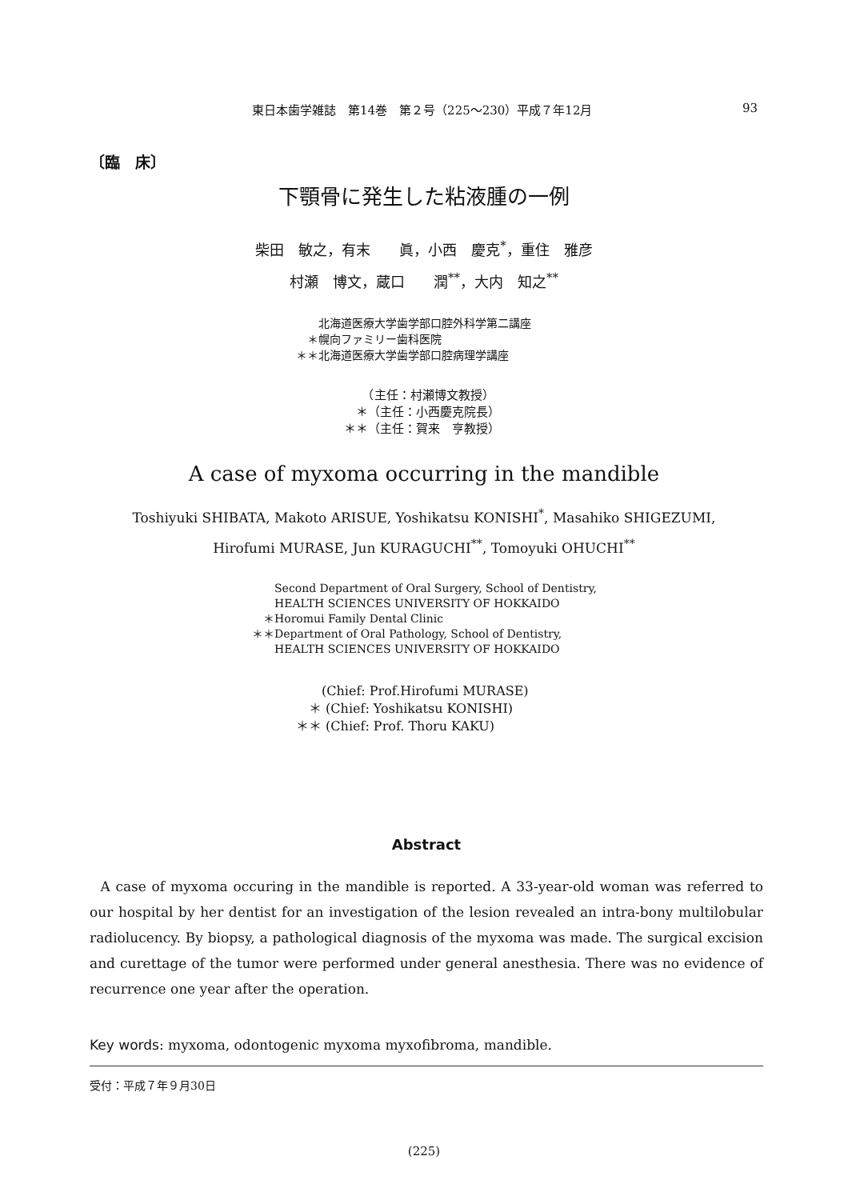東日本歯学雑誌　第14巻　第２号（225〜230）平成７年12月 93
〔臨　床〕
下顎骨に発生した粘液腫の一例
柴田　敏之，有末　　眞，小西　慶克<sup>*</sup>，重住　雅彦
村瀬　博文，蔵口　　潤<sup>**</sup>，大内　知之<sup>**</sup>
　　北海道医療大学歯学部口腔外科学第二講座
　＊幌向ファミリー歯科医院
＊＊北海道医療大学歯学部口腔病理学講座
　　（主任：村瀬博文教授）
　＊（主任：小西慶克院長）
＊＊（主任：賀来　亨教授）
A case of myxoma occurring in the mandible
Toshiyuki SHIBATA, Makoto ARISUE, Yoshikatsu KONISHI<sup>*</sup>, Masahiko SHIGEZUMI,
Hirofumi MURASE, Jun KURAGUCHI<sup>**</sup>, Tomoyuki OHUCHI<sup>**</sup>
　　Second Department of Oral Surgery, School of Dentistry,
　　HEALTH SCIENCES UNIVERSITY OF HOKKAIDO
　＊Horomui Family Dental Clinic
＊＊Department of Oral Pathology, School of Dentistry,
　　HEALTH SCIENCES UNIVERSITY OF HOKKAIDO
　　(Chief: Prof.Hirofumi MURASE)
　＊ (Chief: Yoshikatsu KONISHI)
＊＊ (Chief: Prof. Thoru KAKU)
Abstract
A case of myxoma occuring in the mandible is reported. A 33-year-old woman was referred to our hospital by her dentist for an investigation of the lesion revealed an intra-bony multilobular radiolucency. By biopsy, a pathological diagnosis of the myxoma was made. The surgical excision and curettage of the tumor were performed under general anesthesia. There was no evidence of recurrence one year after the operation.
Key words: myxoma, odontogenic myxoma myxofibroma, mandible.
受付：平成７年９月30日
(225)